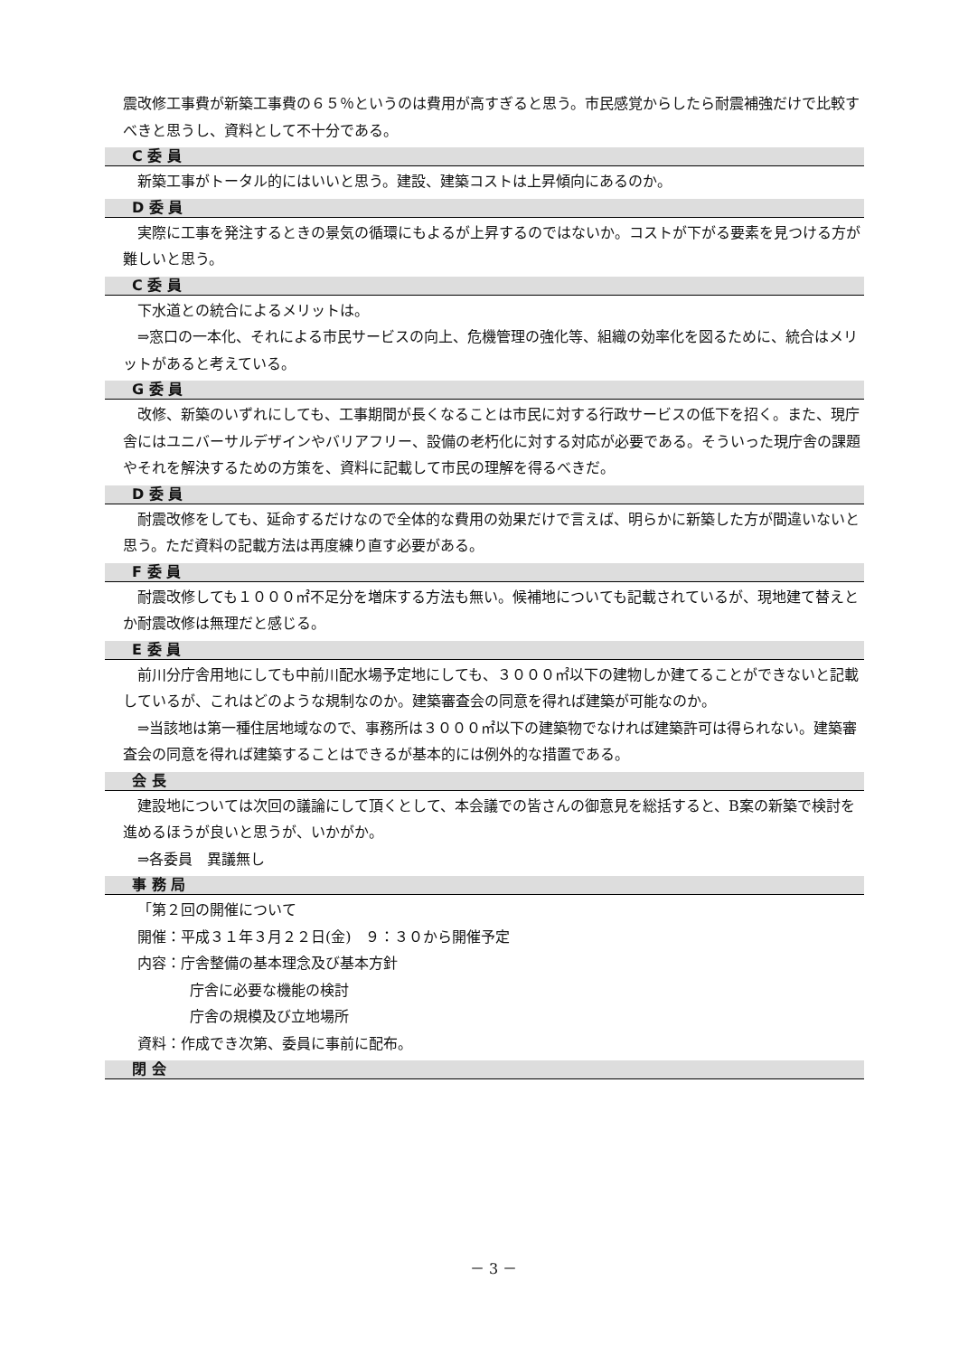震改修工事費が新築工事費の６５％というのは費用が高すぎると思う。市民感覚からしたら耐震補強だけで比較すべきと思うし、資料として不十分である。
C 委 員
新築工事がトータル的にはいいと思う。建設、建築コストは上昇傾向にあるのか。
D 委 員
実際に工事を発注するときの景気の循環にもよるが上昇するのではないか。コストが下がる要素を見つける方が難しいと思う。
C 委 員
下水道との統合によるメリットは。
⇒窓口の一本化、それによる市民サービスの向上、危機管理の強化等、組織の効率化を図るために、統合はメリットがあると考えている。
G 委 員
改修、新築のいずれにしても、工事期間が長くなることは市民に対する行政サービスの低下を招く。また、現庁舎にはユニバーサルデザインやバリアフリー、設備の老朽化に対する対応が必要である。そういった現庁舎の課題やそれを解決するための方策を、資料に記載して市民の理解を得るべきだ。
D 委 員
耐震改修をしても、延命するだけなので全体的な費用の効果だけで言えば、明らかに新築した方が間違いないと思う。ただ資料の記載方法は再度練り直す必要がある。
F 委 員
耐震改修しても１０００㎡不足分を増床する方法も無い。候補地についても記載されているが、現地建て替えとか耐震改修は無理だと感じる。
E 委 員
前川分庁舎用地にしても中前川配水場予定地にしても、３０００㎡以下の建物しか建てることができないと記載しているが、これはどのような規制なのか。建築審査会の同意を得れば建築が可能なのか。
⇒当該地は第一種住居地域なので、事務所は３０００㎡以下の建築物でなければ建築許可は得られない。建築審査会の同意を得れば建築することはできるが基本的には例外的な措置である。
会 長
建設地については次回の議論にして頂くとして、本会議での皆さんの御意見を総括すると、B案の新築で検討を進めるほうが良いと思うが、いかがか。
⇒各委員　異議無し
事 務 局
「第２回の開催について
開催：平成３１年３月２２日(金)　９：３０から開催予定
内容：庁舎整備の基本理念及び基本方針
庁舎に必要な機能の検討
庁舎の規模及び立地場所
資料：作成でき次第、委員に事前に配布。
閉 会
－ 3 －